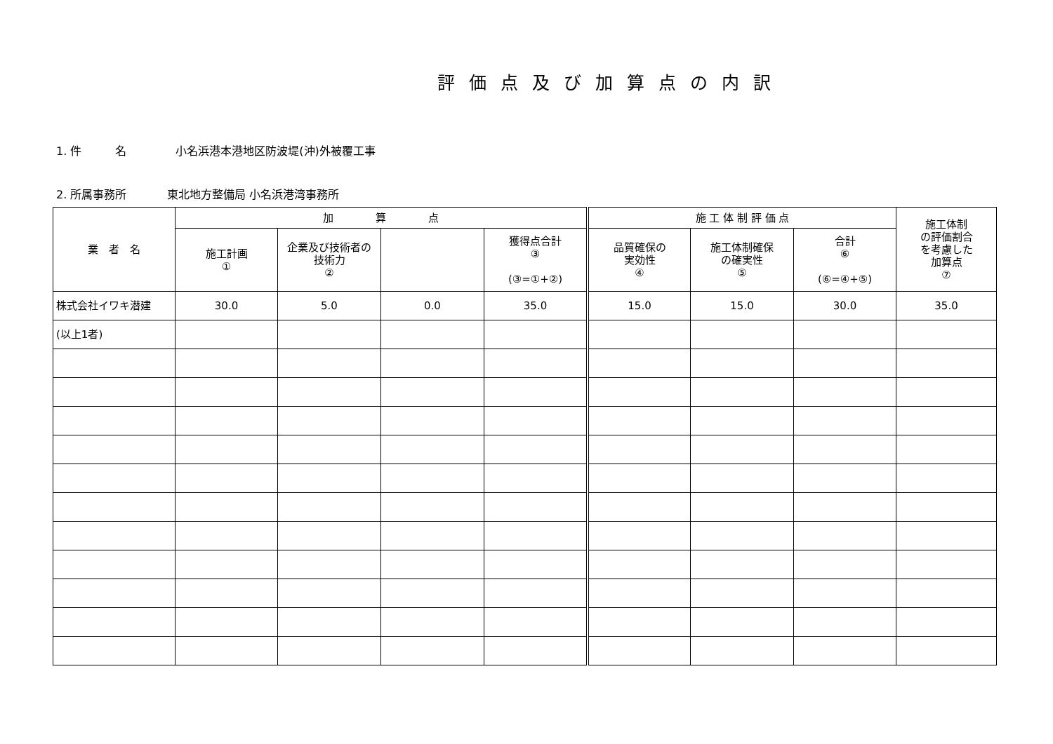評価点及び加算点の内訳
1. 件　　　名 小名浜港本港地区防波堤(沖)外被覆工事
2. 所属事務所 東北地方整備局 小名浜港湾事務所
| 業 者 名 | 加 算 点 | | | | 施 工 体 制 評 価 点 | | | 施工体制 の評価割合 を考慮した 加算点 ⑦ |
| --- | --- | --- | --- | --- | --- | --- | --- | --- |
| | 施工計画 ① | 企業及び技術者の 技術力 ② | | 獲得点合計 ③ (③=①+②) | 品質確保の 実効性 ④ | 施工体制確保 の確実性 ⑤ | 合計 ⑥ (⑥=④+⑤) | |
| 株式会社イワキ潜建 | 30.0 | 5.0 | 0.0 | 35.0 | 15.0 | 15.0 | 30.0 | 35.0 |
| (以上1者) | | | | | | | | |